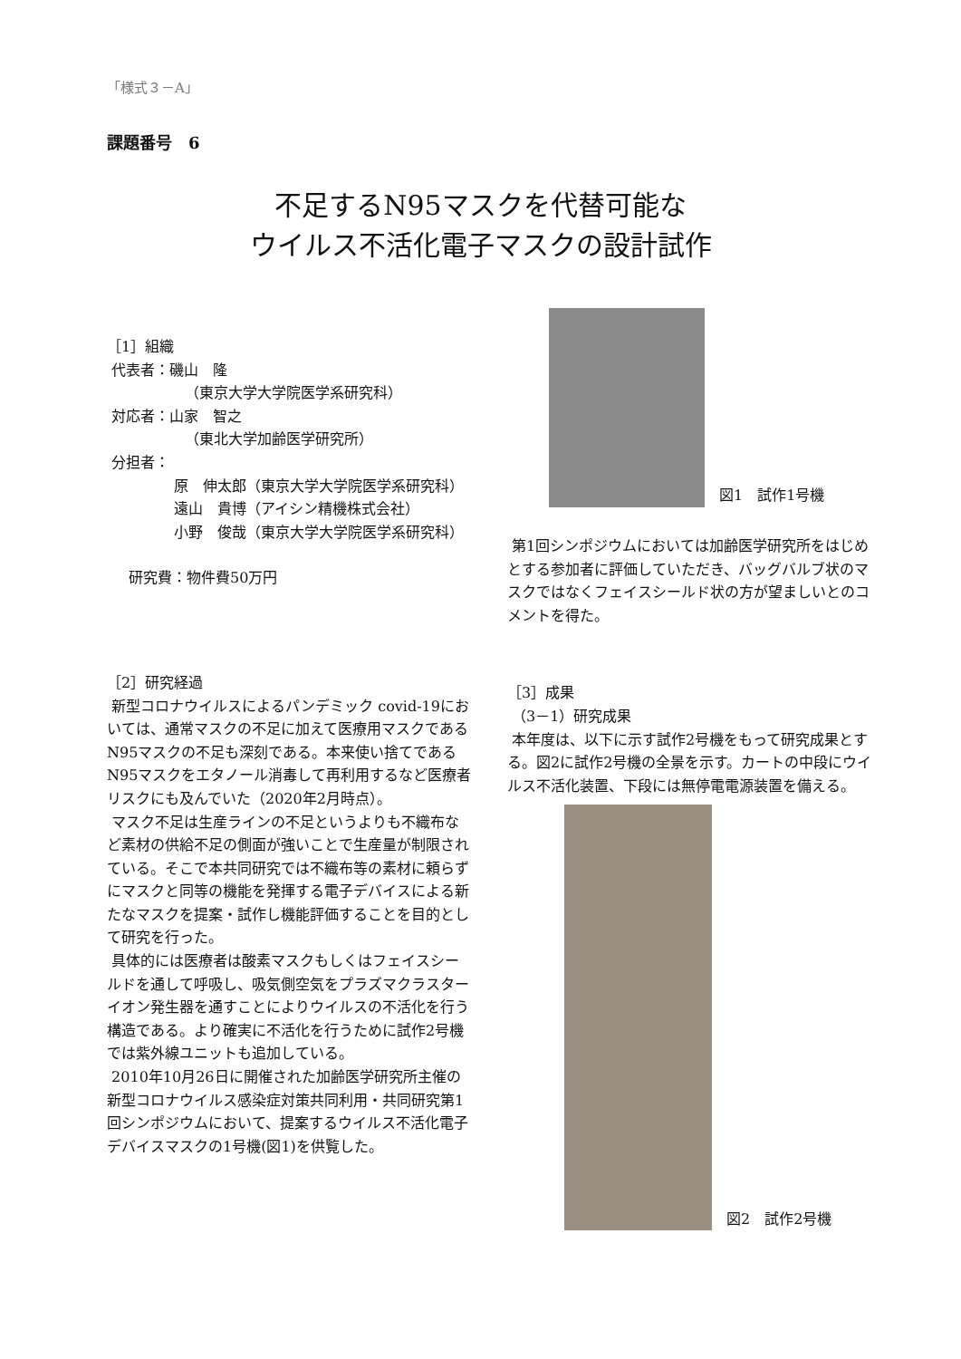「様式３－A」
課題番号　6
不足するN95マスクを代替可能な
ウイルス不活化電子マスクの設計試作
［1］組織
代表者：磯山　隆
（東京大学大学院医学系研究科）
対応者：山家　智之
（東北大学加齢医学研究所）
分担者：
原　伸太郎（東京大学大学院医学系研究科）
遠山　貴博（アイシン精機株式会社）
小野　俊哉（東京大学大学院医学系研究科）
研究費：物件費50万円
［2］研究経過
新型コロナウイルスによるパンデミック covid-19においては、通常マスクの不足に加えて医療用マスクであるN95マスクの不足も深刻である。本来使い捨てであるN95マスクをエタノール消毒して再利用するなど医療者リスクにも及んでいた（2020年2月時点）。
マスク不足は生産ラインの不足というよりも不織布など素材の供給不足の側面が強いことで生産量が制限されている。そこで本共同研究では不織布等の素材に頼らずにマスクと同等の機能を発揮する電子デバイスによる新たなマスクを提案・試作し機能評価することを目的として研究を行った。
具体的には医療者は酸素マスクもしくはフェイスシールドを通して呼吸し、吸気側空気をプラズマクラスターイオン発生器を通すことによりウイルスの不活化を行う構造である。より確実に不活化を行うために試作2号機では紫外線ユニットも追加している。
2010年10月26日に開催された加齢医学研究所主催の新型コロナウイルス感染症対策共同利用・共同研究第1回シンポジウムにおいて、提案するウイルス不活化電子デバイスマスクの1号機(図1)を供覧した。
図1　試作1号機
第1回シンポジウムにおいては加齢医学研究所をはじめとする参加者に評価していただき、バッグバルブ状のマスクではなくフェイスシールド状の方が望ましいとのコメントを得た。
［3］成果
（3－1）研究成果
本年度は、以下に示す試作2号機をもって研究成果とする。図2に試作2号機の全景を示す。カートの中段にウイルス不活化装置、下段には無停電電源装置を備える。
図2　試作2号機